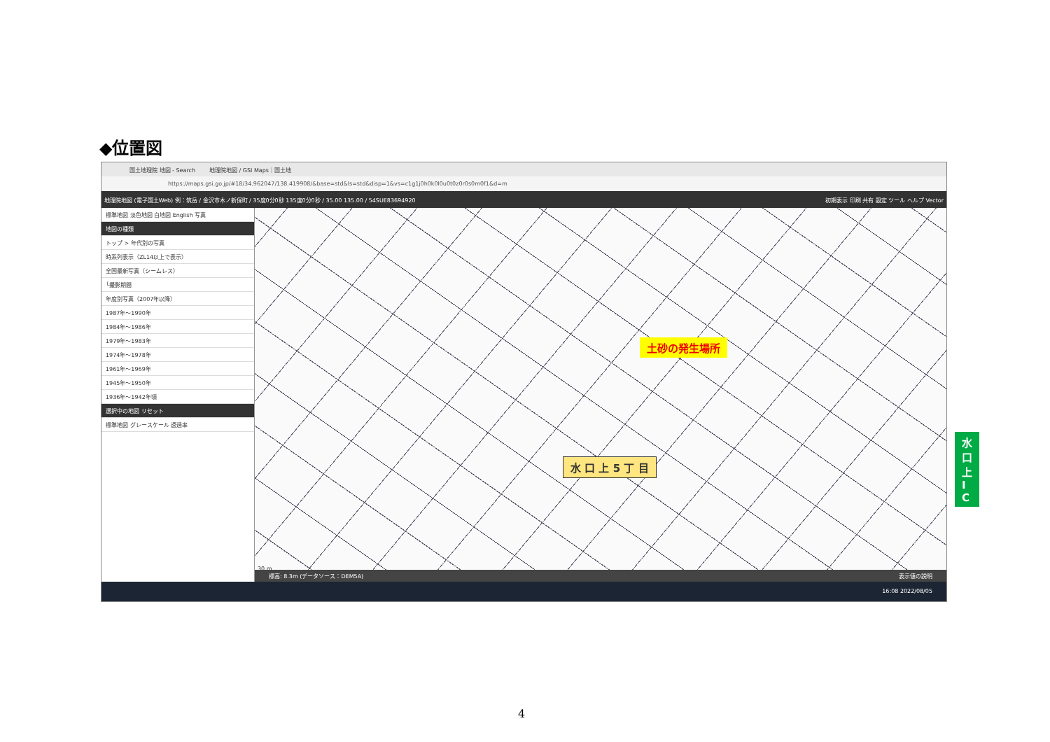◆位置図
国土地理院 地図 - Search 地理院地図 / GSI Maps｜国土地
https://maps.gsi.go.jp/#18/34.962047/138.419908/&base=std&ls=std&disp=1&vs=c1g1j0h0k0l0u0t0z0r0s0m0f1&d=m
地理院地図 (電子国土Web) 例：筑岳 / 金沢市木ノ新保町 / 35度0分0秒 135度0分0秒 / 35.00 135.00 / 54SUE83694920 初期表示 印刷 共有 設定 ツール ヘルプ Vector
標準地図 淡色地図 白地図 English 写真
地図の種類
トップ > 年代別の写真
時系列表示（ZL14以上で表示）
全国最新写真（シームレス）
└撮影期間
年度別写真（2007年以降）
1987年～1990年
1984年～1986年
1979年～1983年
1974年～1978年
1961年～1969年
1945年～1950年
1936年～1942年頃
選択中の地図 リセット
標準地図 グレースケール 透過率
土砂の発生場所
水 口 上 5 丁 目
水 口 上 I C
30 m
標高: 8.3m (データソース：DEM5A) 表示値の説明
16:08 2022/08/05
4